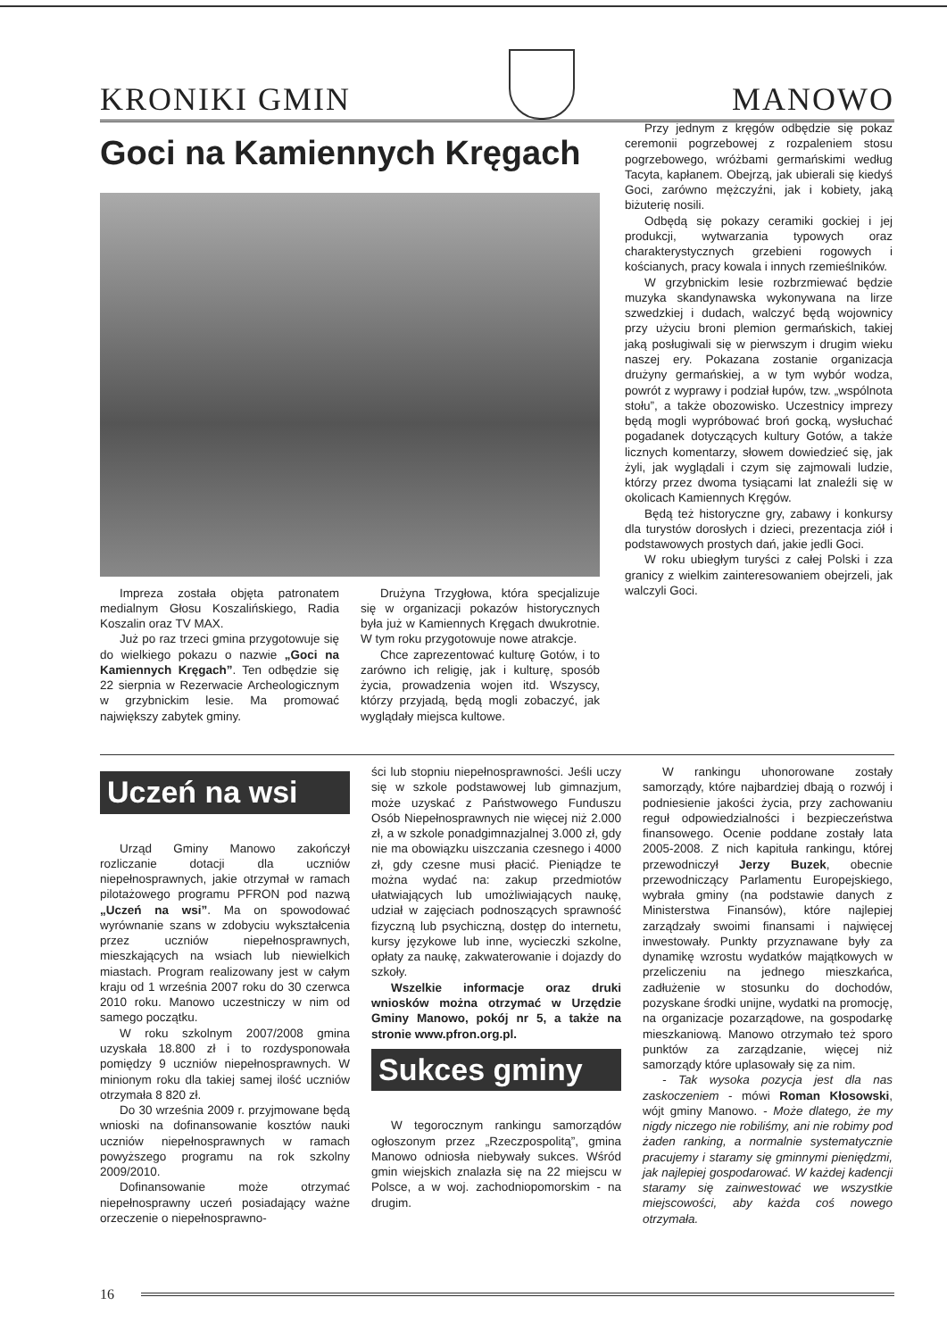KRONIKI GMIN
MANOWO
Goci na Kamiennych Kręgach
Impreza została objęta patronatem medialnym Głosu Koszalińskiego, Radia Koszalin oraz TV MAX.
Już po raz trzeci gmina przygotowuje się do wielkiego pokazu o nazwie „Goci na Kamiennych Kręgach”. Ten odbędzie się 22 sierpnia w Rezerwacie Archeologicznym w grzybnickim lesie. Ma promować największy zabytek gminy.
Drużyna Trzygłowa, która specjalizuje się w organizacji pokazów historycznych była już w Kamiennych Kręgach dwukrotnie. W tym roku przygotowuje nowe atrakcje.
Chce zaprezentować kulturę Gotów, i to zarówno ich religię, jak i kulturę, sposób życia, prowadzenia wojen itd. Wszyscy, którzy przyjadą, będą mogli zobaczyć, jak wyglądały miejsca kultowe.
Przy jednym z kręgów odbędzie się pokaz ceremonii pogrzebowej z rozpaleniem stosu pogrzebowego, wróżbami germańskimi według Tacyta, kapłanem. Obejrzą, jak ubierali się kiedyś Goci, zarówno mężczyźni, jak i kobiety, jaką biżuterię nosili.
Odbędą się pokazy ceramiki gockiej i jej produkcji, wytwarzania typowych oraz charakterystycznych grzebieni rogowych i kościanych, pracy kowala i innych rzemieślników.
W grzybnickim lesie rozbrzmiewać będzie muzyka skandynawska wykonywana na lirze szwedzkiej i dudach, walczyć będą wojownicy przy użyciu broni plemion germańskich, takiej jaką posługiwali się w pierwszym i drugim wieku naszej ery. Pokazana zostanie organizacja drużyny germańskiej, a w tym wybór wodza, powrót z wyprawy i podział łupów, tzw. „wspólnota stołu”, a także obozowisko. Uczestnicy imprezy będą mogli wypróbować broń gocką, wysłuchać pogadanek dotyczących kultury Gotów, a także licznych komentarzy, słowem dowiedzieć się, jak żyli, jak wyglądali i czym się zajmowali ludzie, którzy przez dwoma tysiącami lat znaleźli się w okolicach Kamiennych Kręgów.
Będą też historyczne gry, zabawy i konkursy dla turystów dorosłych i dzieci, prezentacja ziół i podstawowych prostych dań, jakie jedli Goci.
W roku ubiegłym turyści z całej Polski i zza granicy z wielkim zainteresowaniem obejrzeli, jak walczyli Goci.
Uczeń na wsi
Urząd Gminy Manowo zakończył rozliczanie dotacji dla uczniów niepełnosprawnych, jakie otrzymał w ramach pilotażowego programu PFRON pod nazwą „Uczeń na wsi”. Ma on spowodować wyrównanie szans w zdobyciu wykształcenia przez uczniów niepełnosprawnych, mieszkających na wsiach lub niewielkich miastach. Program realizowany jest w całym kraju od 1 września 2007 roku do 30 czerwca 2010 roku. Manowo uczestniczy w nim od samego początku.
W roku szkolnym 2007/2008 gmina uzyskała 18.800 zł i to rozdysponowała pomiędzy 9 uczniów niepełnosprawnych. W minionym roku dla takiej samej ilość uczniów otrzymała 8 820 zł.
Do 30 września 2009 r. przyjmowane będą wnioski na dofinansowanie kosztów nauki uczniów niepełnosprawnych w ramach powyższego programu na rok szkolny 2009/2010.
Dofinansowanie może otrzymać niepełnosprawny uczeń posiadający ważne orzeczenie o niepełnosprawno-
ści lub stopniu niepełnosprawności. Jeśli uczy się w szkole podstawowej lub gimnazjum, może uzyskać z Państwowego Funduszu Osób Niepełnosprawnych nie więcej niż 2.000 zł, a w szkole ponadgimnazjalnej 3.000 zł, gdy nie ma obowiązku uiszczania czesnego i 4000 zł, gdy czesne musi płacić. Pieniądze te można wydać na: zakup przedmiotów ułatwiających lub umożliwiających naukę, udział w zajęciach podnoszących sprawność fizyczną lub psychiczną, dostęp do internetu, kursy językowe lub inne, wycieczki szkolne, opłaty za naukę, zakwaterowanie i dojazdy do szkoły.
Wszelkie informacje oraz druki wniosków można otrzymać w Urzędzie Gminy Manowo, pokój nr 5, a także na stronie www.pfron.org.pl.
Sukces gminy
W tegorocznym rankingu samorządów ogłoszonym przez „Rzeczpospolitą”, gmina Manowo odniosła niebywały sukces. Wśród gmin wiejskich znalazła się na 22 miejscu w Polsce, a w woj. zachodniopomorskim - na drugim.
W rankingu uhonorowane zostały samorządy, które najbardziej dbają o rozwój i podniesienie jakości życia, przy zachowaniu reguł odpowiedzialności i bezpieczeństwa finansowego. Ocenie poddane zostały lata 2005-2008. Z nich kapituła rankingu, której przewodniczył Jerzy Buzek, obecnie przewodniczący Parlamentu Europejskiego, wybrała gminy (na podstawie danych z Ministerstwa Finansów), które najlepiej zarządzały swoimi finansami i najwięcej inwestowały. Punkty przyznawane były za dynamikę wzrostu wydatków majątkowych w przeliczeniu na jednego mieszkańca, zadłużenie w stosunku do dochodów, pozyskane środki unijne, wydatki na promocję, na organizacje pozarządowe, na gospodarkę mieszkaniową. Manowo otrzymało też sporo punktów za zarządzanie, więcej niż samorządy które uplasowały się za nim.
- Tak wysoka pozycja jest dla nas zaskoczeniem - mówi Roman Kłosowski, wójt gminy Manowo. - Może dlatego, że my nigdy niczego nie robiliśmy, ani nie robimy pod żaden ranking, a normalnie systematycznie pracujemy i staramy się gminnymi pieniędzmi, jak najlepiej gospodarować. W każdej kadencji staramy się zainwestować we wszystkie miejscowości, aby każda coś nowego otrzymała.
16